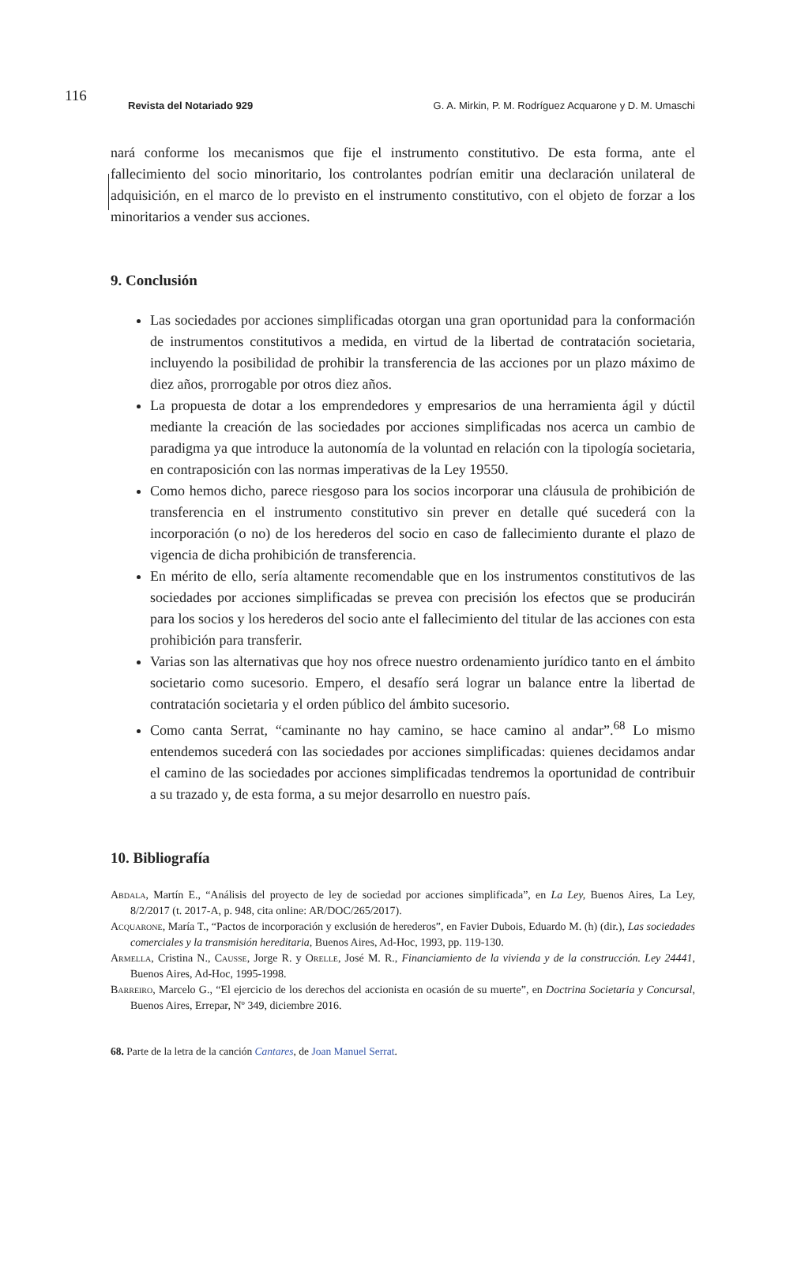116
Revista del Notariado 929 G. A. Mirkin, P. M. Rodríguez Acquarone y D. M. Umaschi
nará conforme los mecanismos que fije el instrumento constitutivo. De esta forma, ante el fallecimiento del socio minoritario, los controlantes podrían emitir una declaración unilateral de adquisición, en el marco de lo previsto en el instrumento constitutivo, con el objeto de forzar a los minoritarios a vender sus acciones.
9. Conclusión
Las sociedades por acciones simplificadas otorgan una gran oportunidad para la conformación de instrumentos constitutivos a medida, en virtud de la libertad de contratación societaria, incluyendo la posibilidad de prohibir la transferencia de las acciones por un plazo máximo de diez años, prorrogable por otros diez años.
La propuesta de dotar a los emprendedores y empresarios de una herramienta ágil y dúctil mediante la creación de las sociedades por acciones simplificadas nos acerca un cambio de paradigma ya que introduce la autonomía de la voluntad en relación con la tipología societaria, en contraposición con las normas imperativas de la Ley 19550.
Como hemos dicho, parece riesgoso para los socios incorporar una cláusula de prohibición de transferencia en el instrumento constitutivo sin prever en detalle qué sucederá con la incorporación (o no) de los herederos del socio en caso de fallecimiento durante el plazo de vigencia de dicha prohibición de transferencia.
En mérito de ello, sería altamente recomendable que en los instrumentos constitutivos de las sociedades por acciones simplificadas se prevea con precisión los efectos que se producirán para los socios y los herederos del socio ante el fallecimiento del titular de las acciones con esta prohibición para transferir.
Varias son las alternativas que hoy nos ofrece nuestro ordenamiento jurídico tanto en el ámbito societario como sucesorio. Empero, el desafío será lograr un balance entre la libertad de contratación societaria y el orden público del ámbito sucesorio.
Como canta Serrat, “caminante no hay camino, se hace camino al andar”.<sup>68</sup> Lo mismo entendemos sucederá con las sociedades por acciones simplificadas: quienes decidamos andar el camino de las sociedades por acciones simplificadas tendremos la oportunidad de contribuir a su trazado y, de esta forma, a su mejor desarrollo en nuestro país.
10. Bibliografía
Abdala, Martín E., “Análisis del proyecto de ley de sociedad por acciones simplificada”, en La Ley, Buenos Aires, La Ley, 8/2/2017 (t. 2017-A, p. 948, cita online: AR/DOC/265/2017).
Acquarone, María T., “Pactos de incorporación y exclusión de herederos”, en Favier Dubois, Eduardo M. (h) (dir.), Las sociedades comerciales y la transmisión hereditaria, Buenos Aires, Ad-Hoc, 1993, pp. 119-130.
Armella, Cristina N., Causse, Jorge R. y Orelle, José M. R., Financiamiento de la vivienda y de la construcción. Ley 24441, Buenos Aires, Ad-Hoc, 1995-1998.
Barreiro, Marcelo G., “El ejercicio de los derechos del accionista en ocasión de su muerte”, en Doctrina Societaria y Concursal, Buenos Aires, Errepar, Nº 349, diciembre 2016.
68. Parte de la letra de la canción Cantares, de Joan Manuel Serrat.